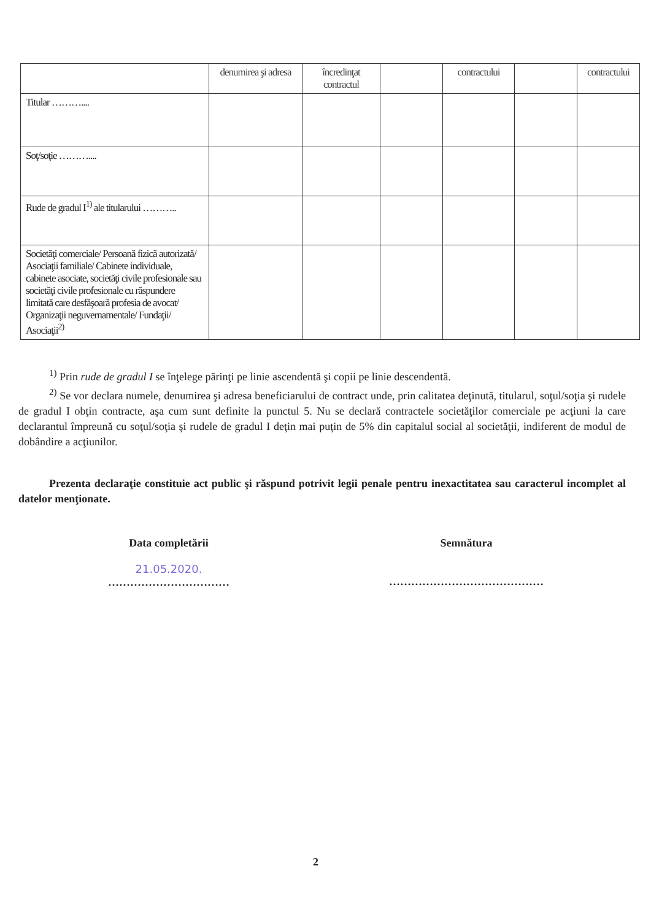| | denumirea şi adresa | încredinţat contractul | | contractului | | contractului |
| --- | --- | --- | --- | --- | --- | --- |
| Titular ……….... | | | | | | |
| Soţ/soţie ……….... | | | | | | |
| Rude de gradul I<sup>1)</sup> ale titularului ……….. | | | | | | |
| Societăţi comerciale/ Persoană fizică autorizată/ Asociaţii familiale/ Cabinete individuale, cabinete asociate, societăţi civile profesionale sau societăţi civile profesionale cu răspundere limitată care desfăşoară profesia de avocat/ Organizaţii neguvernamentale/ Fundaţii/ Asociaţii<sup>2)</sup> | | | | | | |
<sup>1)</sup> Prin rude de gradul I se înţelege părinţi pe linie ascendentă şi copii pe linie descendentă.
<sup>2)</sup> Se vor declara numele, denumirea şi adresa beneficiarului de contract unde, prin calitatea deţinută, titularul, soţul/soţia şi rudele de gradul I obţin contracte, aşa cum sunt definite la punctul 5. Nu se declară contractele societăţilor comerciale pe acţiuni la care declarantul împreună cu soţul/soţia şi rudele de gradul I deţin mai puţin de 5% din capitalul social al societăţii, indiferent de modul de dobândire a acţiunilor.
Prezenta declaraţie constituie act public şi răspund potrivit legii penale pentru inexactitatea sau caracterul incomplet al datelor menţionate.
Data completării
21.05.2020.
……………………………
Semnătura
……………………………………
2